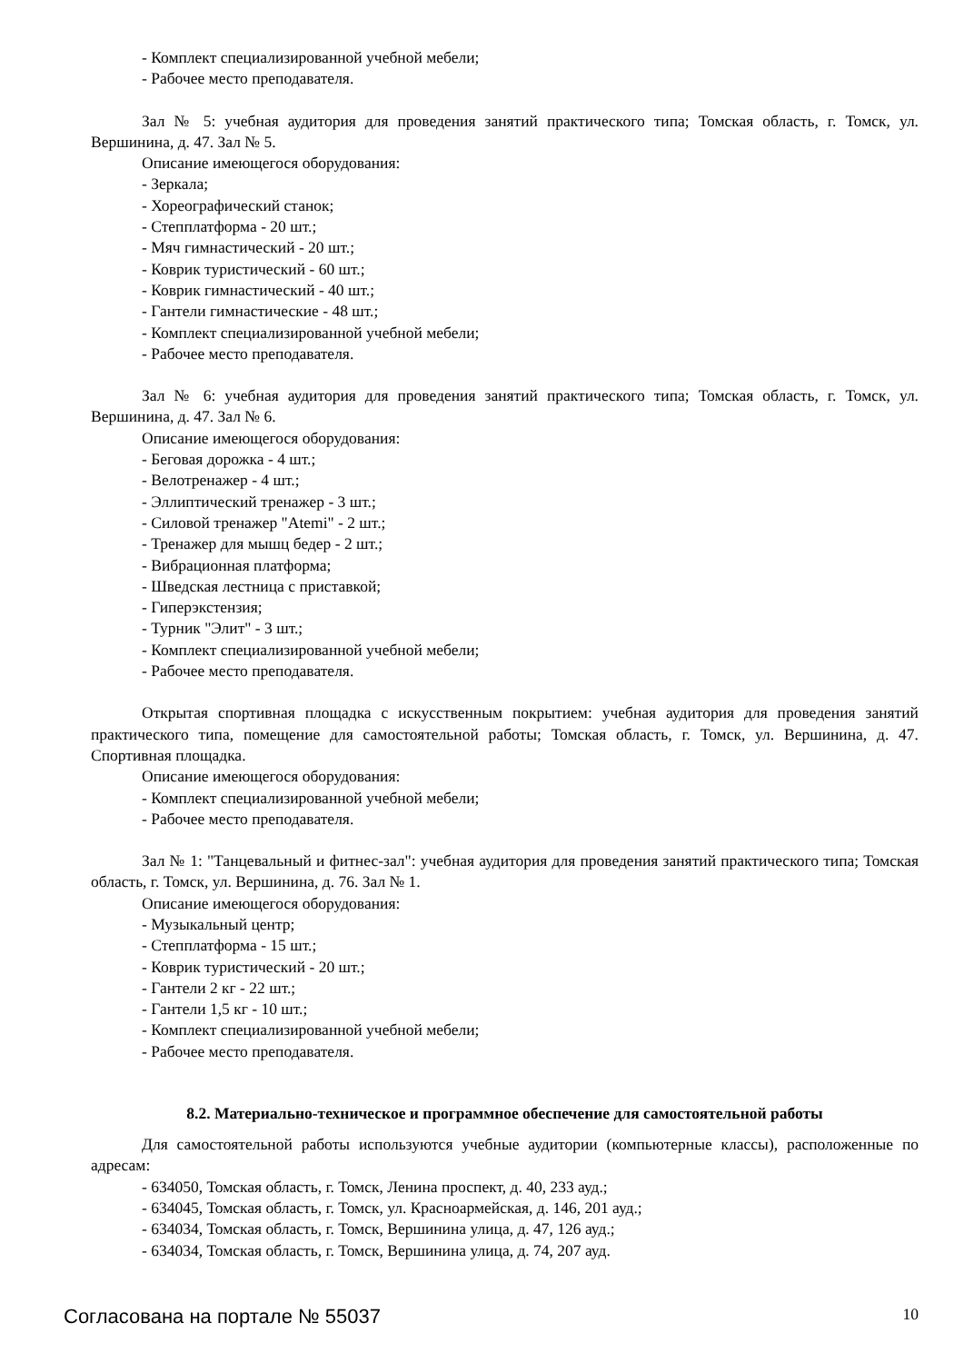- Комплект специализированной учебной мебели;
- Рабочее место преподавателя.
Зал № 5: учебная аудитория для проведения занятий практического типа; Томская область, г. Томск, ул. Вершинина, д. 47. Зал № 5.
Описание имеющегося оборудования:
- Зеркала;
- Хореографический станок;
- Степплатформа - 20 шт.;
- Мяч гимнастический - 20 шт.;
- Коврик туристический - 60 шт.;
- Коврик гимнастический - 40 шт.;
- Гантели гимнастические - 48 шт.;
- Комплект специализированной учебной мебели;
- Рабочее место преподавателя.
Зал № 6: учебная аудитория для проведения занятий практического типа; Томская область, г. Томск, ул. Вершинина, д. 47. Зал № 6.
Описание имеющегося оборудования:
- Беговая дорожка - 4 шт.;
- Велотренажер - 4 шт.;
- Эллиптический тренажер - 3 шт.;
- Силовой тренажер "Atemi" - 2 шт.;
- Тренажер для мышц бедер - 2 шт.;
- Вибрационная платформа;
- Шведская лестница с приставкой;
- Гиперэкстензия;
- Турник "Элит" - 3 шт.;
- Комплект специализированной учебной мебели;
- Рабочее место преподавателя.
Открытая спортивная площадка с искусственным покрытием: учебная аудитория для проведения занятий практического типа, помещение для самостоятельной работы; Томская область, г. Томск, ул. Вершинина, д. 47. Спортивная площадка.
Описание имеющегося оборудования:
- Комплект специализированной учебной мебели;
- Рабочее место преподавателя.
Зал № 1: "Танцевальный и фитнес-зал": учебная аудитория для проведения занятий практического типа; Томская область, г. Томск, ул. Вершинина, д. 76. Зал № 1.
Описание имеющегося оборудования:
- Музыкальный центр;
- Степплатформа - 15 шт.;
- Коврик туристический - 20 шт.;
- Гантели 2 кг - 22 шт.;
- Гантели 1,5 кг - 10 шт.;
- Комплект специализированной учебной мебели;
- Рабочее место преподавателя.
8.2. Материально-техническое и программное обеспечение для самостоятельной работы
Для самостоятельной работы используются учебные аудитории (компьютерные классы), расположенные по адресам:
- 634050, Томская область, г. Томск, Ленина проспект, д. 40, 233 ауд.;
- 634045, Томская область, г. Томск, ул. Красноармейская, д. 146, 201 ауд.;
- 634034, Томская область, г. Томск, Вершинина улица, д. 47, 126 ауд.;
- 634034, Томская область, г. Томск, Вершинина улица, д. 74, 207 ауд.
Согласована на портале № 55037 10